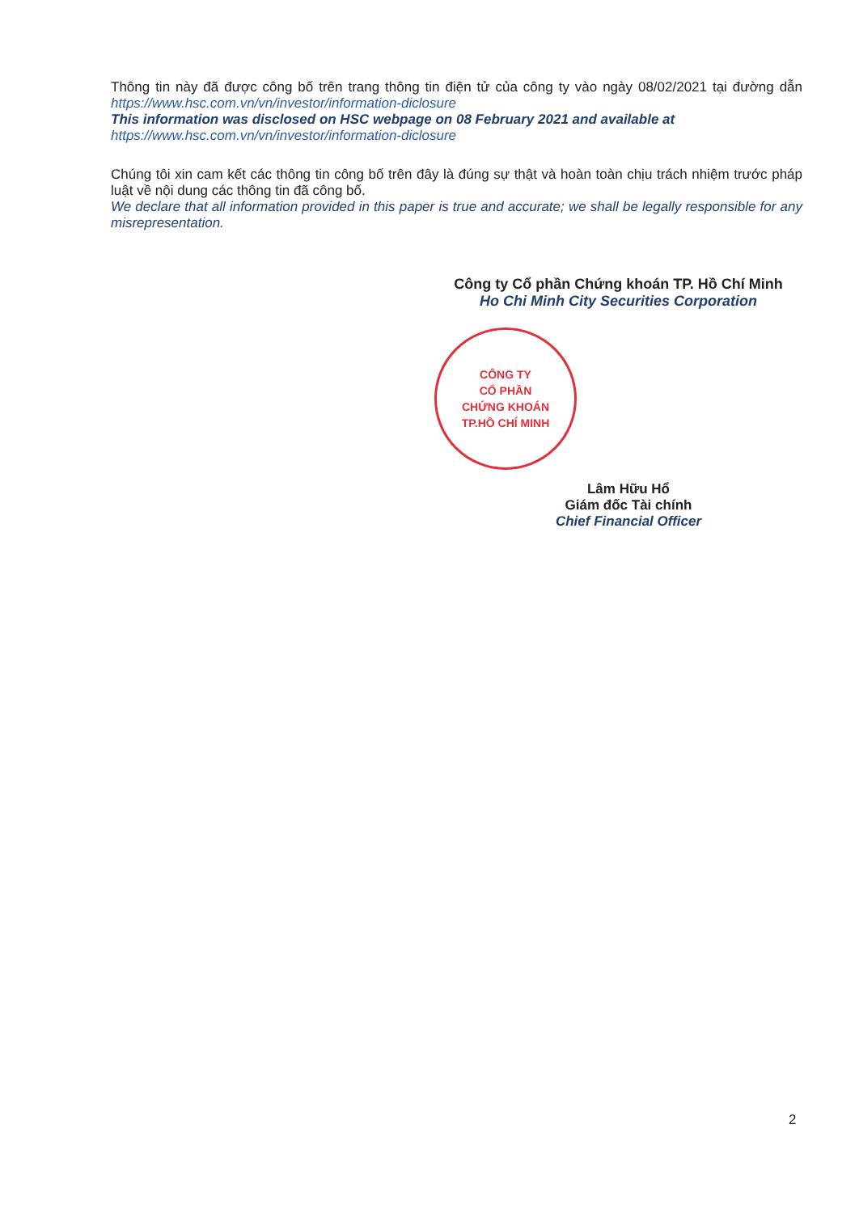Thông tin này đã được công bố trên trang thông tin điện tử của công ty vào ngày 08/02/2021 tại đường dẫn https://www.hsc.com.vn/vn/investor/information-diclosure
This information was disclosed on HSC webpage on 08 February 2021 and available at
https://www.hsc.com.vn/vn/investor/information-diclosure
Chúng tôi xin cam kết các thông tin công bố trên đây là đúng sự thật và hoàn toàn chịu trách nhiệm trước pháp luật về nội dung các thông tin đã công bố.
We declare that all information provided in this paper is true and accurate; we shall be legally responsible for any misrepresentation.
Công ty Cổ phần Chứng khoán TP. Hồ Chí Minh
Ho Chi Minh City Securities Corporation
CÔNG TY
CỔ PHẦN
CHỨNG KHOÁN
TP.HỒ CHÍ MINH
Lâm Hữu Hổ
Giám đốc Tài chính
Chief Financial Officer
2